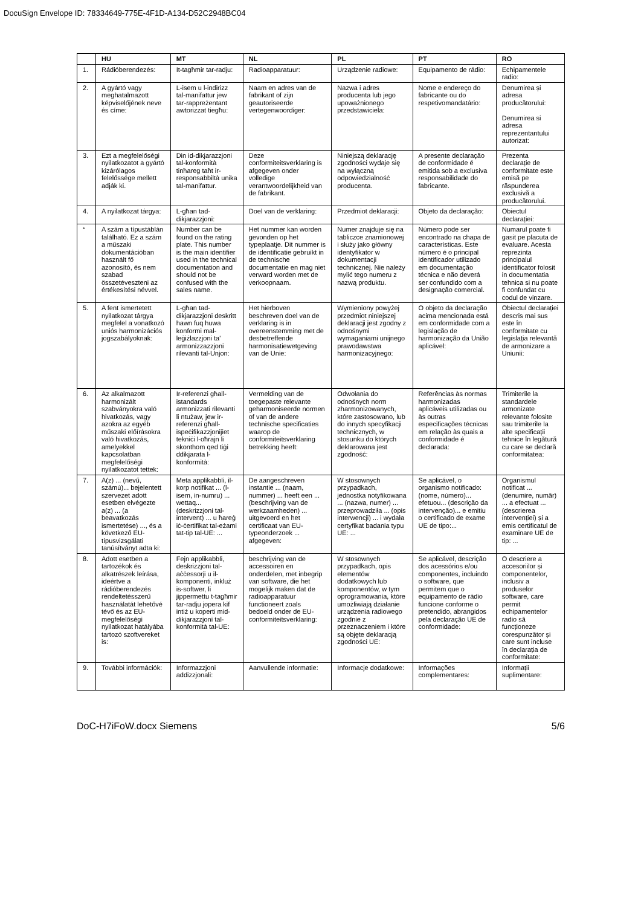DocuSign Envelope ID: 78334649-775E-4F1D-A134-D52C2948BC04
| | HU | MT | NL | PL | PT | RO |
| --- | --- | --- | --- | --- | --- | --- |
| 1. | Rádióberendezés: | It-tagħmir tar-radju: | Radioapparatuur: | Urządzenie radiowe: | Equipamento de rádio: | Echipamentele radio: |
| 2. | A gyártó vagy meghatalmazott képviselőjének neve és címe: | L-isem u l-indirizz tal-manifattur jew tar-rappreżentant awtorizzat tiegħu: | Naam en adres van de fabrikant of zijn geautoriseerde vertegenwoordiger: | Nazwa i adres producenta lub jego upoważnionego przedstawiciela: | Nome e endereço do fabricante ou do respetivomandatário: | Denumirea și adresa producătorului: Denumirea si adresa reprezentantului autorizat: |
| 3. | Ezt a megfelelőségi nyilatkozatot a gyártó kizárólagos felelőssége mellett adják ki. | Din id-dikjarazzjoni tal-konformità tinħareg taħt ir-responsabbiltà unika tal-manifattur. | Deze conformiteitsverklaring is afgegeven onder volledige verantwoordelijkheid van de fabrikant. | Niniejszą deklarację zgodności wydaje się na wyłączną odpowiedzialność producenta. | A presente declaração de conformidade é emitida sob a exclusiva responsabilidade do fabricante. | Prezenta declarație de conformitate este emisă pe răspunderea exclusivă a producătorului. |
| 4. | A nyilatkozat tárgya: | L-għan tad-dikjarazzjoni: | Doel van de verklaring: | Przedmiot deklaracji: | Objeto da declaração: | Obiectul declarației: |
| <sup>*</sup> | A szám a típustáblán található. Ez a szám a műszaki dokumentációban használt fő azonosító, és nem szabad összetéveszteni az értékesítési névvel. | Number can be found on the rating plate. This number is the main identifier used in the technical documentation and should not be confused with the sales name. | Het nummer kan worden gevonden op het typeplaatje. Dit nummer is de identificatie gebruikt in de technische documentatie en mag niet verward worden met de verkoopnaam. | Numer znajduje się na tabliczce znamionowej i służy jako główny identyfikator w dokumentacji technicznej. Nie należy mylić tego numeru z nazwą produktu. | Número pode ser encontrado na chapa de características. Este número é o principal identificador utilizado em documentação técnica e não deverá ser confundido com a designação comercial. | Numarul poate fi gasit pe placuta de evaluare. Acesta reprezinta principalul identificator folosit in documentatia tehnica si nu poate fi confundat cu codul de vinzare. |
| 5. | A fent ismertetett nyilatkozat tárgya megfelel a vonatkozó uniós harmonizációs jogszabályoknak: | L-għan tad-dikjarazzjoni deskritt hawn fuq huwa konformi mal-leġiżlazzjoni ta' armonizzazzjoni rilevanti tal-Unjon: | Het hierboven beschreven doel van de verklaring is in overeenstemming met de desbetreffende harmonisatiewetgeving van de Unie: | Wymieniony powyżej przedmiot niniejszej deklaracji jest zgodny z odnośnymi wymaganiami unijnego prawodawstwa harmonizacyjnego: | O objeto da declaração acima mencionada está em conformidade com a legislação de harmonização da União aplicável: | Obiectul declarației descris mai sus este în conformitate cu legislația relevantă de armonizare a Uniunii: |
| 6. | Az alkalmazott harmonizált szabványokra való hivatkozás, vagy azokra az egyéb műszaki előírásokra való hivatkozás, amelyekkel kapcsolatban megfelelőségi nyilatkozatot tettek: | Ir-referenzi għall-istandards armonizzati rilevanti li ntużaw, jew ir-referenzi għall-ispeċifikazzjonijiet tekniċi l-oħrajn li skonthom qed tiġi ddikjarata l-konformità: | Vermelding van de toegepaste relevante geharmoniseerde normen of van de andere technische specificaties waarop de conformiteitsverklaring betrekking heeft: | Odwołania do odnośnych norm zharmonizowanych, które zastosowano, lub do innych specyfikacji technicznych, w stosunku do których deklarowana jest zgodność: | Referências às normas harmonizadas aplicáveis utilizadas ou às outras especificações técnicas em relação às quais a conformidade é declarada: | Trimiterile la standardele armonizate relevante folosite sau trimiterile la alte specificații tehnice în legătură cu care se declară conformitatea: |
| 7. | A(z) ... (nevű, számú)... bejelentett szervezet adott esetben elvégezte a(z) ... (a beavatkozás ismertetése) ..., és a következő EU-típusvizsgálati tanúsítványt adta ki: | Meta applikabbli, il-korp notifikat ... (l-isem, in-numru) ... wettaq... (deskrizzjoni tal-intervent) ... u ħareġ iċ-ċertifikat tal-eżami tat-tip tal-UE: ... | De aangeschreven instantie ... (naam, nummer) ... heeft een ... (beschrijving van de werkzaamheden) ... uitgevoerd en het certificaat van EU-typeonderzoek ... afgegeven: | W stosownych przypadkach, jednostka notyfikowana ... (nazwa, numer) ... przeprowadziła ... (opis interwencji) ... i wydała certyfikat badania typu UE: ... | Se aplicável, o organismo notificado: (nome, número)... efetuou... (descrição da intervenção)... e emitiu o certificado de exame UE de tipo:... | Organismul notificat ... (denumire, număr) ... a efectuat ... (descrierea intervenției) și a emis certificatul de examinare UE de tip: ... |
| 8. | Adott esetben a tartozékok és alkatrészek leírása, ideértve a rádióberendezés rendeltetésszerű használatát lehetővé tévő és az EU-megfelelőségi nyilatkozat hatályába tartozó szoftvereket is: | Fejn applikabbli, deskrizzjoni tal-aċċessorji u il-komponenti, inkluż is-softwer, li jippermettu t-tagħmir tar-radju jopera kif intiż u koperti mid-dikjarazzjoni tal-konformità tal-UE: | beschrijving van de accessoiren en onderdelen, met inbegrip van software, die het mogelijk maken dat de radioapparatuur functioneert zoals bedoeld onder de EU-conformiteitsverklaring: | W stosownych przypadkach, opis elementów dodatkowych lub komponentów, w tym oprogramowania, które umożliwiają działanie urządzenia radiowego zgodnie z przeznaczeniem i które są objęte deklaracją zgodności UE: | Se aplicável, descrição dos acessórios e/ou componentes, incluindo o software, que permitem que o equipamento de rádio funcione conforme o pretendido, abrangidos pela declaração UE de conformidade: | O descriere a accesoriilor și componentelor, inclusiv a produselor software, care permit echipamentelor radio să funcționeze corespunzător și care sunt incluse în declarația de conformitate: |
| 9. | További információk: | Informazzjoni addizzjonali: | Aanvullende informatie: | Informacje dodatkowe: | Informações complementares: | Informații suplimentare: |
DoC-H7iFoW.docx Siemens 5/6